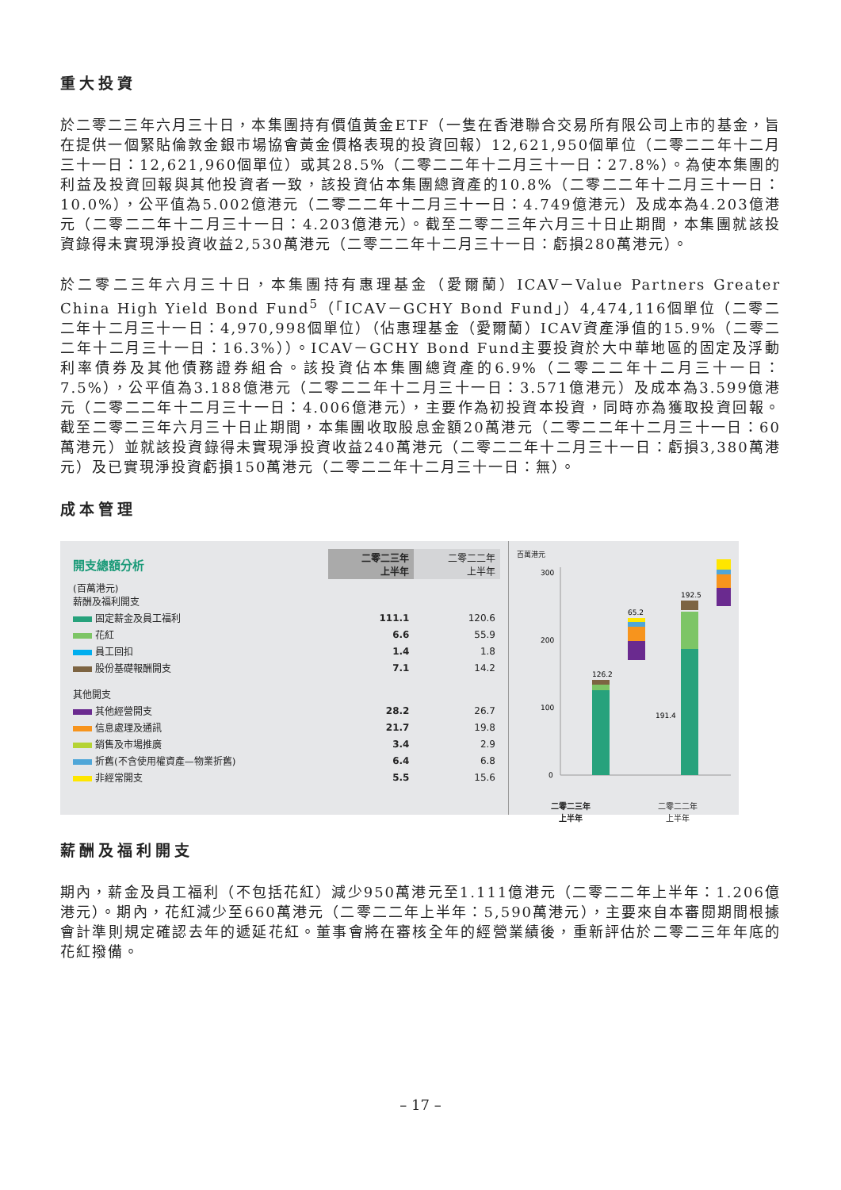重大投資
於二零二三年六月三十日，本集團持有價值黃金ETF（一隻在香港聯合交易所有限公司上市的基金，旨在提供一個緊貼倫敦金銀市場協會黃金價格表現的投資回報）12,621,950個單位（二零二二年十二月三十一日：12,621,960個單位）或其28.5%（二零二二年十二月三十一日：27.8%）。為使本集團的利益及投資回報與其他投資者一致，該投資佔本集團總資產的10.8%（二零二二年十二月三十一日：10.0%），公平值為5.002億港元（二零二二年十二月三十一日：4.749億港元）及成本為4.203億港元（二零二二年十二月三十一日：4.203億港元）。截至二零二三年六月三十日止期間，本集團就該投資錄得未實現淨投資收益2,530萬港元（二零二二年十二月三十一日：虧損280萬港元）。
於二零二三年六月三十日，本集團持有惠理基金（愛爾蘭）ICAV－Value Partners Greater China High Yield Bond Fund<sup>5</sup>（「ICAV－GCHY Bond Fund」）4,474,116個單位（二零二二年十二月三十一日：4,970,998個單位）（佔惠理基金（愛爾蘭）ICAV資產淨值的15.9%（二零二二年十二月三十一日：16.3%））。ICAV－GCHY Bond Fund主要投資於大中華地區的固定及浮動利率債券及其他債務證券組合。該投資佔本集團總資產的6.9%（二零二二年十二月三十一日：7.5%），公平值為3.188億港元（二零二二年十二月三十一日：3.571億港元）及成本為3.599億港元（二零二二年十二月三十一日：4.006億港元），主要作為初投資本投資，同時亦為獲取投資回報。截至二零二三年六月三十日止期間，本集團收取股息金額20萬港元（二零二二年十二月三十一日：60萬港元）並就該投資錄得未實現淨投資收益240萬港元（二零二二年十二月三十一日：虧損3,380萬港元）及已實現淨投資虧損150萬港元（二零二二年十二月三十一日：無）。
成本管理
| 開支總額分析 | 二零二三年 上半年 | 二零二二年 上半年 |
| (百萬港元) 薪酬及福利開支 | | |
| 固定薪金及員工福利 | 111.1 | 120.6 |
| 花紅 | 6.6 | 55.9 |
| 員工回扣 | 1.4 | 1.8 |
| 股份基礎報酬開支 | 7.1 | 14.2 |
| 其他開支 | | |
| 其他經營開支 | 28.2 | 26.7 |
| 信息處理及通訊 | 21.7 | 19.8 |
| 銷售及市場推廣 | 3.4 | 2.9 |
| 折舊(不含使用權資產—物業折舊) | 6.4 | 6.8 |
| 非經常開支 | 5.5 | 15.6 |
百萬港元
300
200
100
0
126.2
65.2
191.4
192.5
二零二三年
上半年 二零二二年
上半年
薪酬及福利開支
期內，薪金及員工福利（不包括花紅）減少950萬港元至1.111億港元（二零二二年上半年：1.206億港元）。期內，花紅減少至660萬港元（二零二二年上半年：5,590萬港元），主要來自本審閱期間根據會計準則規定確認去年的遞延花紅。董事會將在審核全年的經營業績後，重新評估於二零二三年年底的花紅撥備。
– 17 –